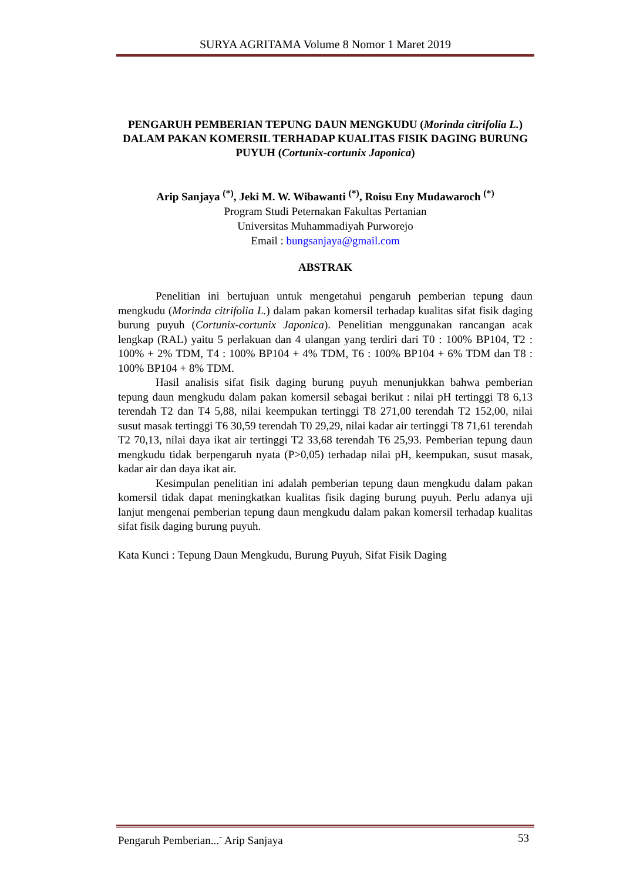SURYA AGRITAMA Volume 8 Nomor 1 Maret 2019
PENGARUH PEMBERIAN TEPUNG DAUN MENGKUDU (Morinda citrifolia L.) DALAM PAKAN KOMERSIL TERHADAP KUALITAS FISIK DAGING BURUNG PUYUH (Cortunix-cortunix Japonica)
Arip Sanjaya <sup>(*)</sup>, Jeki M. W. Wibawanti <sup>(*)</sup>, Roisu Eny Mudawaroch <sup>(*)</sup>
Program Studi Peternakan Fakultas Pertanian
Universitas Muhammadiyah Purworejo
Email : bungsanjaya@gmail.com
ABSTRAK
Penelitian ini bertujuan untuk mengetahui pengaruh pemberian tepung daun mengkudu (Morinda citrifolia L.) dalam pakan komersil terhadap kualitas sifat fisik daging burung puyuh (Cortunix-cortunix Japonica). Penelitian menggunakan rancangan acak lengkap (RAL) yaitu 5 perlakuan dan 4 ulangan yang terdiri dari T0 : 100% BP104, T2 : 100% + 2% TDM, T4 : 100% BP104 + 4% TDM, T6 : 100% BP104 + 6% TDM dan T8 : 100% BP104 + 8% TDM.
Hasil analisis sifat fisik daging burung puyuh menunjukkan bahwa pemberian tepung daun mengkudu dalam pakan komersil sebagai berikut : nilai pH tertinggi T8 6,13 terendah T2 dan T4 5,88, nilai keempukan tertinggi T8 271,00 terendah T2 152,00, nilai susut masak tertinggi T6 30,59 terendah T0 29,29, nilai kadar air tertinggi T8 71,61 terendah T2 70,13, nilai daya ikat air tertinggi T2 33,68 terendah T6 25,93. Pemberian tepung daun mengkudu tidak berpengaruh nyata (P>0,05) terhadap nilai pH, keempukan, susut masak, kadar air dan daya ikat air.
Kesimpulan penelitian ini adalah pemberian tepung daun mengkudu dalam pakan komersil tidak dapat meningkatkan kualitas fisik daging burung puyuh. Perlu adanya uji lanjut mengenai pemberian tepung daun mengkudu dalam pakan komersil terhadap kualitas sifat fisik daging burung puyuh.
Kata Kunci : Tepung Daun Mengkudu, Burung Puyuh, Sifat Fisik Daging
Pengaruh Pemberian...<sup>-</sup> Arip Sanjaya 53